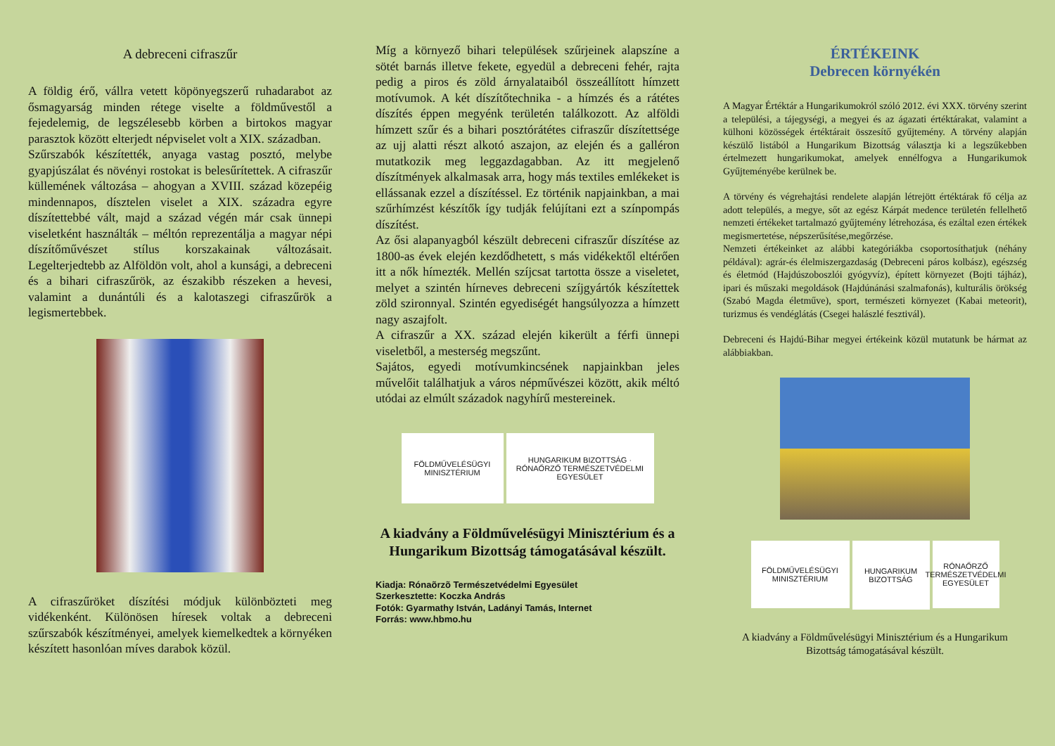A debreceni cifraszűr
A földig érő, vállra vetett köpönyegszerű ruhadarabot az ősmagyarság minden rétege viselte a földművestől a fejedelemig, de legszélesebb körben a birtokos magyar parasztok között elterjedt népviselet volt a XIX. században.
Szűrszabók készítették, anyaga vastag posztó, melybe gyapjúszálat és növényi rostokat is belesűrítettek. A cifraszűr küllemének változása – ahogyan a XVIII. század közepéig mindennapos, dísztelen viselet a XIX. századra egyre díszítettebbé vált, majd a század végén már csak ünnepi viseletként használták – méltón reprezentálja a magyar népi díszítőművészet stílus korszakainak változásait. Legelterjedtebb az Alföldön volt, ahol a kunsági, a debreceni és a bihari cifraszűrök, az északibb részeken a hevesi, valamint a dunántúli és a kalotaszegi cifraszűrök a legismertebbek.
A cifraszűröket díszítési módjuk különbözteti meg vidékenként. Különösen híresek voltak a debreceni szűrszabók készítményei, amelyek kiemelkedtek a környéken készített hasonlóan míves darabok közül.
Míg a környező bihari települések szűrjeinek alapszíne a sötét barnás illetve fekete, egyedül a debreceni fehér, rajta pedig a piros és zöld árnyalataiból összeállított hímzett motívumok. A két díszítőtechnika - a hímzés és a rátétes díszítés éppen megyénk területén találkozott. Az alföldi hímzett szűr és a bihari posztórátétes cifraszűr díszítettsége az ujj alatti részt alkotó aszajon, az elején és a galléron mutatkozik meg leggazdagabban. Az itt megjelenő díszítmények alkalmasak arra, hogy más textiles emlékeket is ellássanak ezzel a díszítéssel. Ez történik napjainkban, a mai szűrhímzést készítők így tudják felújítani ezt a színpompás díszítést.
Az ősi alapanyagból készült debreceni cifraszűr díszítése az 1800-as évek elején kezdődhetett, s más vidékektől eltérően itt a nők hímezték. Mellén szíjcsat tartotta össze a viseletet, melyet a szintén hírneves debreceni szíjgyártók készítettek zöld szironnyal. Szintén egyediségét hangsúlyozza a hímzett nagy aszajfolt.
A cifraszűr a XX. század elején kikerült a férfi ünnepi viseletből, a mesterség megszűnt.
Sajátos, egyedi motívumkincsének napjainkban jeles művelőit találhatjuk a város népművészei között, akik méltó utódai az elmúlt századok nagyhírű mestereinek.
FÖLDMŰVELÉSÜGYI
MINISZTÉRIUM
HUNGARIKUM BIZOTTSÁG · RÓNAŐRZŐ TERMÉSZETVÉDELMI EGYESÜLET
A kiadvány a Földművelésügyi Minisztérium és a Hungarikum Bizottság támogatásával készült.
Kiadja: Rónaõrzõ Természetvédelmi Egyesület
Szerkesztette: Koczka András
Fotók: Gyarmathy István, Ladányi Tamás, Internet
Forrás: www.hbmo.hu
ÉRTÉKEINK
Debrecen környékén
A Magyar Értéktár a Hungarikumokról szóló 2012. évi XXX. törvény szerint a települési, a tájegységi, a megyei és az ágazati értéktárakat, valamint a külhoni közösségek értéktárait összesítő gyűjtemény. A törvény alapján készülő listából a Hungarikum Bizottság választja ki a legszűkebben értelmezett hungarikumokat, amelyek ennélfogva a Hungarikumok Gyűjteményébe kerülnek be.
A törvény és végrehajtási rendelete alapján létrejött értéktárak fő célja az adott település, a megye, sőt az egész Kárpát medence területén fellelhető nemzeti értékeket tartalmazó gyűjtemény létrehozása, és ezáltal ezen értékek megismertetése, népszerűsítése,megőrzése.
Nemzeti értékeinket az alábbi kategóriákba csoportosíthatjuk (néhány példával): agrár-és élelmiszergazdaság (Debreceni páros kolbász), egészség és életmód (Hajdúszoboszlói gyógyvíz), épített környezet (Bojti tájház), ipari és műszaki megoldások (Hajdúnánási szalmafonás), kulturális örökség (Szabó Magda életműve), sport, természeti környezet (Kabai meteorit), turizmus és vendéglátás (Csegei halászlé fesztivál).
Debreceni és Hajdú-Bihar megyei értékeink közül mutatunk be hármat az alábbiakban.
FÖLDMŰVELÉSÜGYI
MINISZTÉRIUM
HUNGARIKUM BIZOTTSÁG
RÓNAŐRZŐ TERMÉSZETVÉDELMI EGYESÜLET
A kiadvány a Földművelésügyi Minisztérium és a Hungarikum Bizottság támogatásával készült.